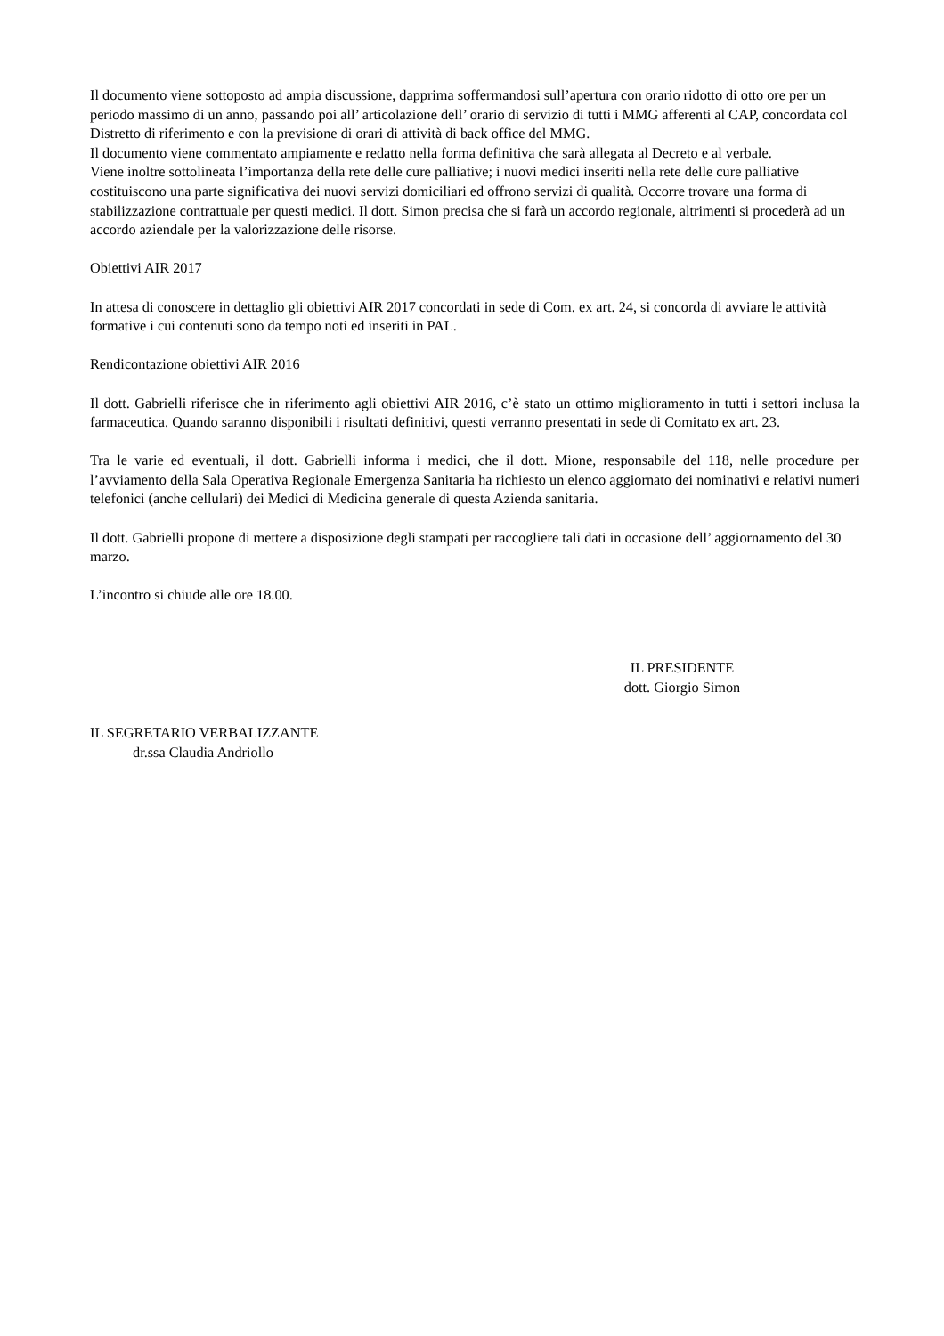Il documento viene sottoposto ad ampia discussione, dapprima soffermandosi sull’apertura con orario ridotto di otto ore per un periodo massimo di un anno, passando poi all’ articolazione dell’ orario di servizio di tutti i MMG afferenti al CAP, concordata col Distretto di riferimento e con la previsione di orari di attività di back office del MMG.
Il documento viene commentato ampiamente e redatto nella forma definitiva che sarà allegata al Decreto e al verbale.
Viene inoltre sottolineata l’importanza della rete delle cure palliative; i nuovi medici inseriti nella rete delle cure palliative costituiscono una parte significativa dei nuovi servizi domiciliari ed offrono servizi di qualità. Occorre trovare una forma di stabilizzazione contrattuale per questi medici. Il dott. Simon precisa che si farà un accordo regionale, altrimenti si procederà ad un accordo aziendale per la valorizzazione delle risorse.
Obiettivi AIR 2017
In attesa di conoscere in dettaglio gli obiettivi AIR 2017 concordati in sede di Com. ex art. 24, si concorda di avviare le attività formative i cui contenuti sono da tempo noti ed inseriti in PAL.
Rendicontazione obiettivi AIR 2016
Il dott. Gabrielli riferisce che in riferimento agli obiettivi AIR 2016, c’è stato un ottimo miglioramento in tutti i settori inclusa la farmaceutica. Quando saranno disponibili i risultati definitivi, questi verranno presentati in sede di Comitato ex art. 23.
Tra le varie ed eventuali, il dott. Gabrielli informa i medici, che il dott. Mione, responsabile del 118, nelle procedure per l’avviamento della Sala Operativa Regionale Emergenza Sanitaria ha richiesto un elenco aggiornato dei nominativi e relativi numeri telefonici (anche cellulari) dei Medici di Medicina generale di questa Azienda sanitaria.
Il dott. Gabrielli propone di mettere a disposizione degli stampati per raccogliere tali dati in occasione dell’ aggiornamento del 30 marzo.
L’incontro si chiude alle ore 18.00.
IL PRESIDENTE
dott. Giorgio Simon
IL SEGRETARIO VERBALIZZANTE
dr.ssa Claudia Andriollo